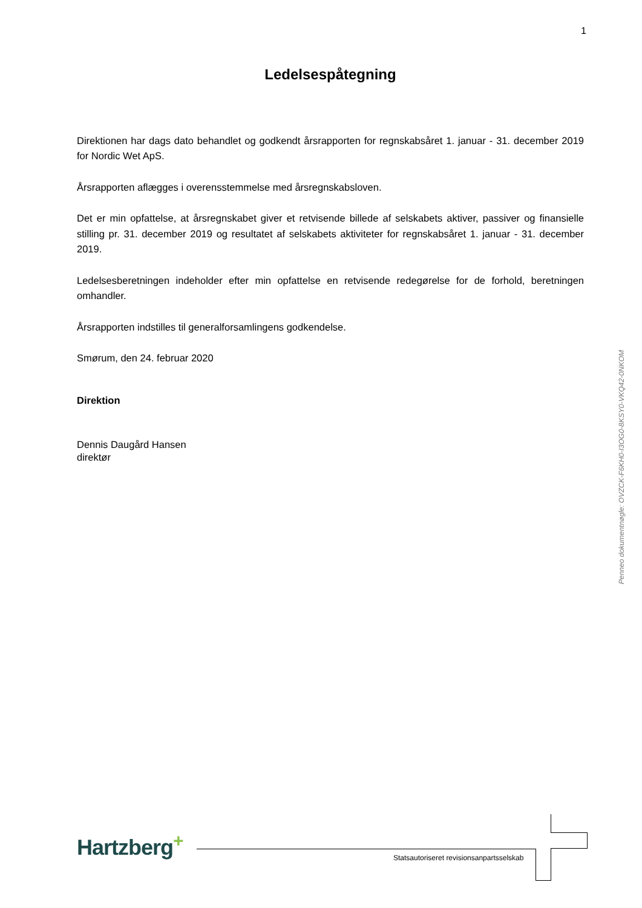1
Ledelsespåtegning
Direktionen har dags dato behandlet og godkendt årsrapporten for regnskabsåret 1. januar - 31. december 2019 for Nordic Wet ApS.
Årsrapporten aflægges i overensstemmelse med årsregnskabsloven.
Det er min opfattelse, at årsregnskabet giver et retvisende billede af selskabets aktiver, passiver og finansielle stilling pr. 31. december 2019 og resultatet af selskabets aktiviteter for regnskabsåret 1. januar - 31. december 2019.
Ledelsesberetningen indeholder efter min opfattelse en retvisende redegørelse for de forhold, beretningen omhandler.
Årsrapporten indstilles til generalforsamlingens godkendelse.
Smørum, den 24. februar 2020
Direktion
Dennis Daugård Hansen
direktør
Penneo dokumentnøgle: OVZCK-F6KH0-I3OG0-8KSY0-VKQ42-0NKOM
Hartzberg<sup>+</sup>
Statsautoriseret revisionsanpartsselskab